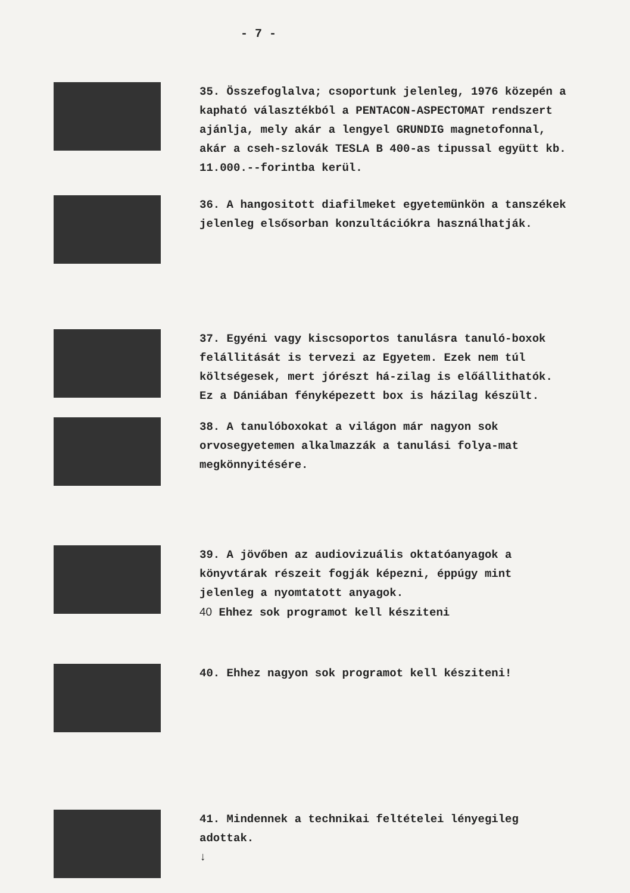- 7 -
35. Összefoglalva; csoportunk jelenleg, 1976 közepén a kapható választékból a PENTACON-ASPECTOMAT rendszert ajánlja, mely akár a lengyel GRUNDIG magnetofonnal, akár a cseh-szlovák TESLA B 400-as tipussal együtt kb. 11.000.--forintba kerül.
36. A hangositott diafilmeket egyetemünkön a tanszékek jelenleg elsősorban konzultációkra használhatják.
37. Egyéni vagy kiscsoportos tanulásra tanuló-boxok felállitását is tervezi az Egyetem. Ezek nem túl költségesek, mert jórészt há-zilag is előállithatók.
Ez a Dániában fényképezett box is házilag készült.
38. A tanulóboxokat a világon már nagyon sok orvosegyetemen alkalmazzák a tanulási folya-mat megkönnyitésére.
39. A jövőben az audiovizuális oktatóanyagok a könyvtárak részeit fogják képezni, éppúgy mint jelenleg a nyomtatott anyagok.
40 Ehhez sok programot kell késziteni
40. Ehhez nagyon sok programot kell késziteni!
41. Mindennek a technikai feltételei lényegileg adottak.
↓